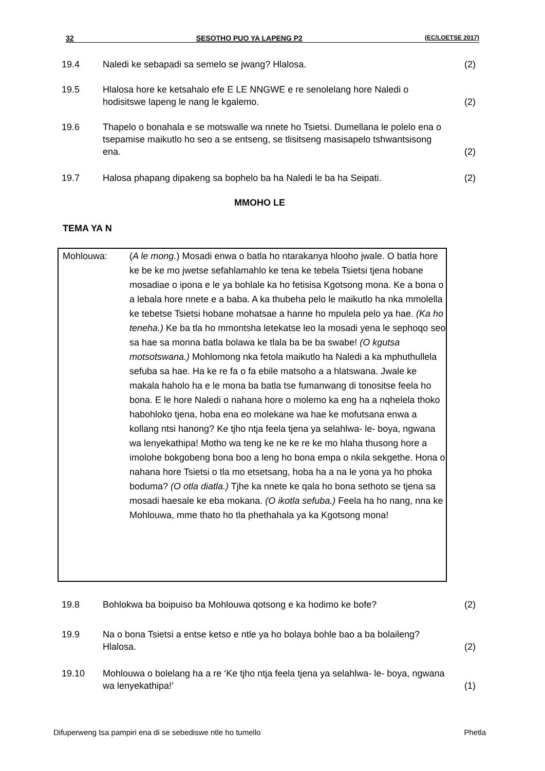32 SESOTHO PUO YA LAPENG P2 (EC/LOETSE 2017)
19.4 Naledi ke sebapadi sa semelo se jwang? Hlalosa. (2)
19.5 Hlalosa hore ke ketsahalo efe E LE NNGWE e re senolelang hore Naledi o hodisitswe lapeng le nang le kgalemo.
(2)
19.6 Thapelo o bonahala e se motswalle wa nnete ho Tsietsi. Dumellana le polelo ena o tsepamise maikutlo ho seo a se entseng, se tlisitseng masisapelo tshwantsisong ena.
(2)
19.7 Halosa phapang dipakeng sa bophelo ba ha Naledi le ba ha Seipati.
(2)
MMOHO LE
TEMA YA N
Mohlouwa: (A le mong.) Mosadi enwa o batla ho ntarakanya hlooho jwale. O batla hore ke be ke mo jwetse sefahlamahlo ke tena ke tebela Tsietsi tjena hobane mosadiae o ipona e le ya bohlale ka ho fetisisa Kgotsong mona. Ke a bona o a lebala hore nnete e a baba. A ka thubeha pelo le maikutlo ha nka mmolella ke tebetse Tsietsi hobane mohatsae a hanne ho mpulela pelo ya hae. (Ka ho teneha.) Ke ba tla ho mmontsha letekatse leo la mosadi yena le sephoqo seo sa hae sa monna batla bolawa ke tlala ba be ba swabe! (O kgutsa motsotswana.) Mohlomong nka fetola maikutlo ha Naledi a ka mphuthullela sefuba sa hae. Ha ke re fa o fa ebile matsoho a a hlatswana. Jwale ke makala haholo ha e le mona ba batla tse fumanwang di tonositse feela ho bona. E le hore Naledi o nahana hore o molemo ka eng ha a nqhelela thoko habohloko tjena, hoba ena eo molekane wa hae ke mofutsana enwa a kollang ntsi hanong? Ke tjho ntja feela tjena ya selahlwa- le- boya, ngwana wa lenyekathipa! Motho wa teng ke ne ke re ke mo hlaha thusong hore a imolohe bokgobeng bona boo a leng ho bona empa o nkila sekgethe. Hona o nahana hore Tsietsi o tla mo etsetsang, hoba ha a na le yona ya ho phoka boduma? (O otla diatla.) Tjhe ka nnete ke qala ho bona sethoto se tjena sa mosadi haesale ke eba mokana. (O ikotla sefuba.) Feela ha ho nang, nna ke Mohlouwa, mme thato ho tla phethahala ya ka Kgotsong mona!
19.8 Bohlokwa ba boipuiso ba Mohlouwa qotsong e ka hodimo ke bofe? (2)
19.9 Na o bona Tsietsi a entse ketso e ntle ya ho bolaya bohle bao a ba bolaileng? Hlalosa.
(2)
19.10 Mohlouwa o bolelang ha a re ‘Ke tjho ntja feela tjena ya selahlwa- le- boya, ngwana wa lenyekathipa!’
(1)
Difuperweng tsa pampiri ena di se sebediswe ntle ho tumello Phetla